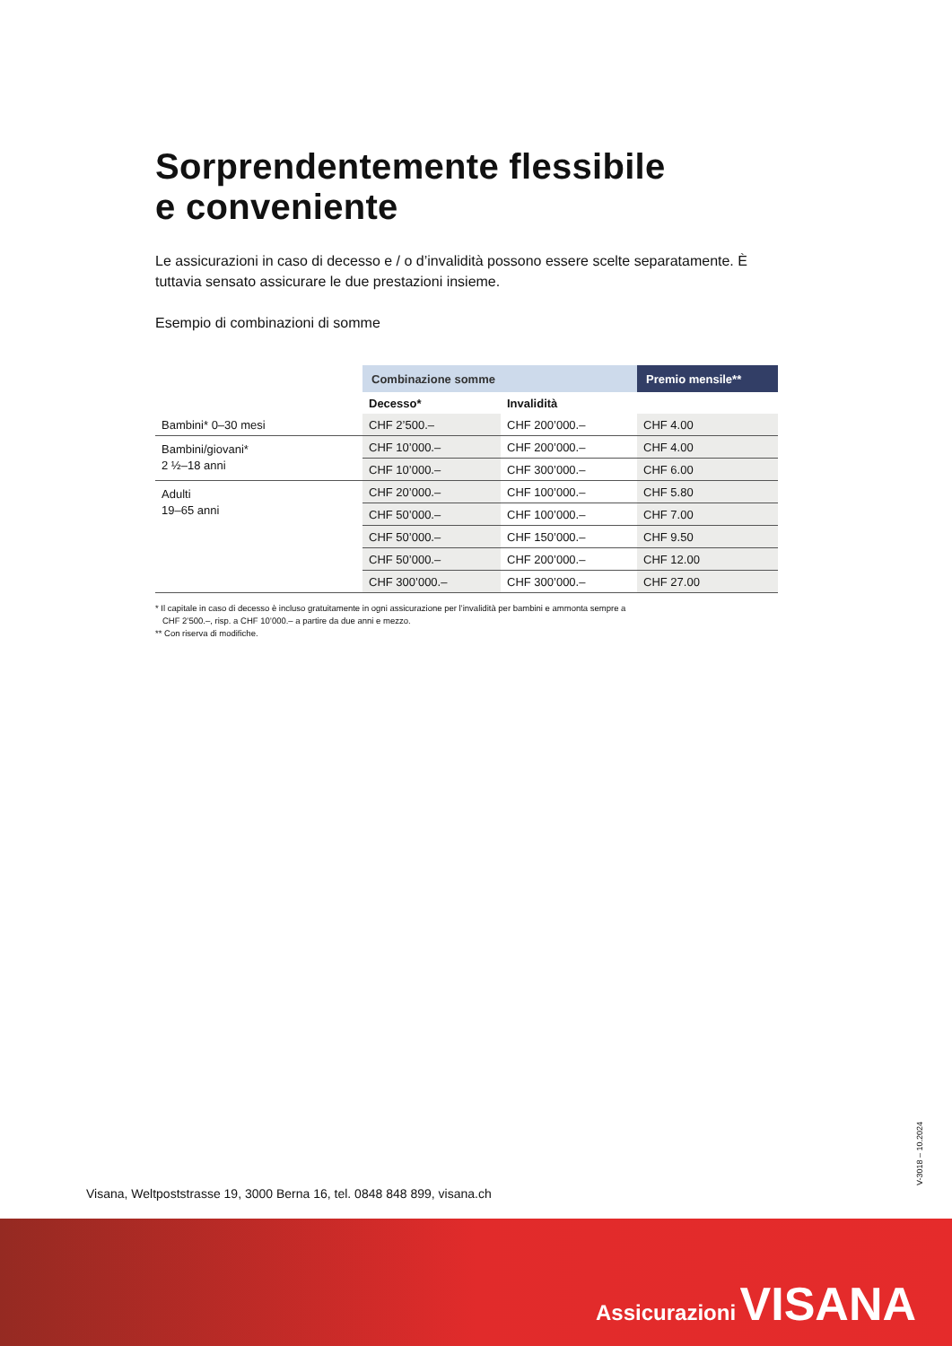Sorprendentemente flessibile
e conveniente
Le assicurazioni in caso di decesso e / o d’invalidità possono essere scelte separatamente. È tuttavia sensato assicurare le due prestazioni insieme.
Esempio di combinazioni di somme
| | Combinazione somme | | Premio mensile** |
| --- | --- | --- | --- |
| | Decesso* | Invalidità | |
| Bambini* 0–30 mesi | CHF 2’500.– | CHF 200’000.– | CHF 4.00 |
| Bambini/giovani* 2 ½–18 anni | CHF 10’000.– | CHF 200’000.– | CHF 4.00 |
| | CHF 10’000.– | CHF 300’000.– | CHF 6.00 |
| Adulti 19–65 anni | CHF 20’000.– | CHF 100’000.– | CHF 5.80 |
| | CHF 50’000.– | CHF 100’000.– | CHF 7.00 |
| | CHF 50’000.– | CHF 150’000.– | CHF 9.50 |
| | CHF 50’000.– | CHF 200’000.– | CHF 12.00 |
| | CHF 300’000.– | CHF 300’000.– | CHF 27.00 |
* Il capitale in caso di decesso è incluso gratuitamente in ogni assicurazione per l’invalidità per bambini e ammonta sempre a
CHF 2’500.–, risp. a CHF 10’000.– a partire da due anni e mezzo.
** Con riserva di modifiche.
Visana, Weltpoststrasse 19, 3000 Berna 16, tel. 0848 848 899, visana.ch
V-3018 – 10.2024
Assicurazioni VISANA